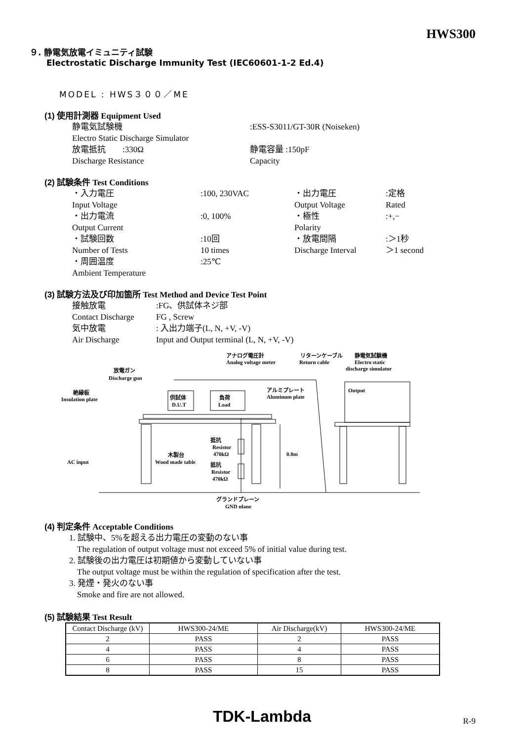HWS300
９. 静電気放電イミュニティ試験
Electrostatic Discharge Immunity Test (IEC60601-1-2 Ed.4)
MODEL : HWS３００／ME
(1) 使用計測器 Equipment Used
静電気試験機
:ESS-S3011/GT-30R (Noiseken)
Electro Static Discharge Simulator
放電抵抗 :330Ω
静電容量 :150pF
Discharge Resistance
Capacity
(2) 試験条件 Test Conditions
・入力電圧
:100, 230VAC
・出力電圧
:定格
Input Voltage
Output Voltage
Rated
・出力電流
:0, 100%
・極性
:+,−
Output Current
Polarity
・試験回数
:10回
・放電間隔
:＞1秒
Number of Tests
10 times
Discharge Interval
＞1 second
・周囲温度
:25℃
Ambient Temperature
(3) 試験方法及び印加箇所 Test Method and Device Test Point
接触放電
:FG、供試体ネジ部
Contact Discharge
FG , Screw
気中放電
: 入出力端子(L, N, +V, -V)
Air Discharge
Input and Output terminal (L, N, +V, -V)
放電ガン
Discharge gun
絶縁板
Insulation plate
供試体
D.U.T
負荷
Load
アナログ電圧計
Analog voltage meter
リターンケーブル
Return cable
静電気試験機
Electro static
discharge simulator
Output
アルミプレート
Aluminum plate
抵抗
Resistor
470kΩ
抵抗
Resistor
470kΩ
木製台
Wood made table
0.8m
AC input
グランドプレーン
GND plane
(4) 判定条件 Acceptable Conditions
1. 試験中、5%を超える出力電圧の変動のない事
The regulation of output voltage must not exceed 5% of initial value during test.
2. 試験後の出力電圧は初期値から変動していない事
The output voltage must be within the regulation of specification after the test.
3. 発煙・発火のない事
Smoke and fire are not allowed.
(5) 試験結果 Test Result
| Contact Discharge (kV) | HWS300-24/ME | Air Discharge(kV) | HWS300-24/ME |
| --- | --- | --- | --- |
| 2 | PASS | 2 | PASS |
| 4 | PASS | 4 | PASS |
| 6 | PASS | 8 | PASS |
| 8 | PASS | 15 | PASS |
TDK-Lambda R-9